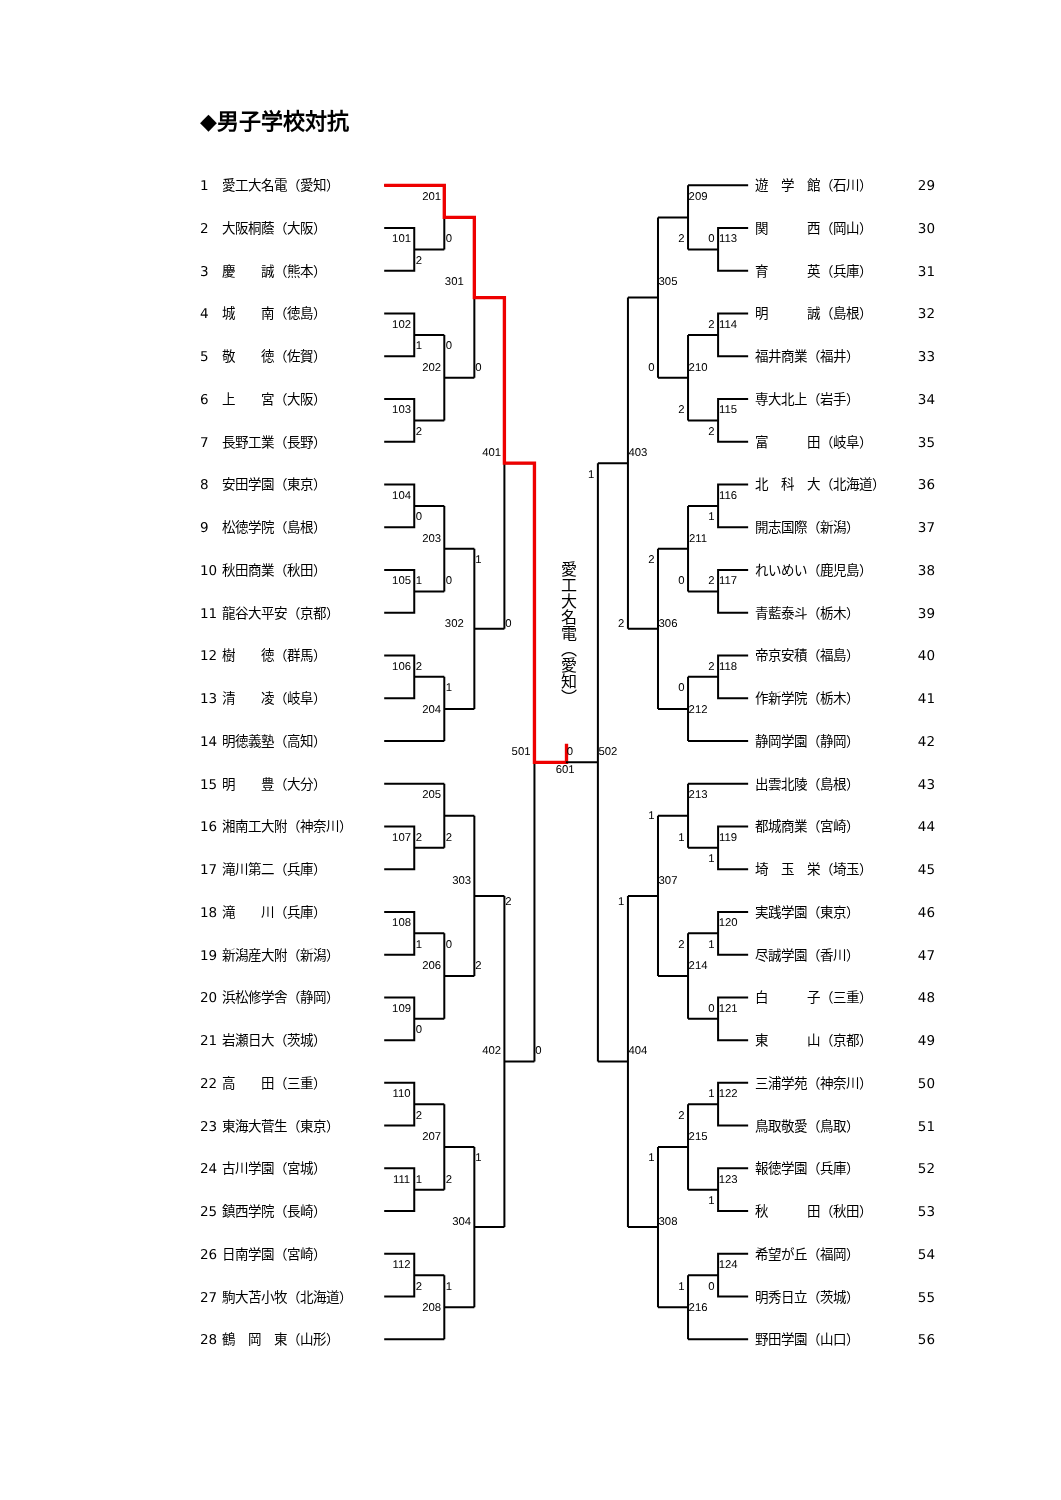◆男子学校対抗
1 愛工大名電（愛知）
2 大阪桐蔭（大阪）
3 慶　　誠（熊本）
4 城　　南（徳島）
5 敬　　徳（佐賀）
6 上　　宮（大阪）
7 長野工業（長野）
8 安田学園（東京）
9 松徳学院（島根）
10 秋田商業（秋田）
11 龍谷大平安（京都）
12 樹　　徳（群馬）
13 清　　凌（岐阜）
14 明徳義塾（高知）
15 明　　豊（大分）
16 湘南工大附（神奈川）
17 滝川第二（兵庫）
18 滝　　川（兵庫）
19 新潟産大附（新潟）
20 浜松修学舎（静岡）
21 岩瀬日大（茨城）
22 高　　田（三重）
23 東海大菅生（東京）
24 古川学園（宮城）
25 鎮西学院（長崎）
26 日南学園（宮崎）
27 駒大苫小牧（北海道）
28 鶴　岡　東（山形）
201
0
101
2
301
102
1
0
202
0
103
2
401
104
0
203
1
105
1
0
302
0
106
2
1
204
501
0
502
601
205
107
2
2
303
2
108
1
0
206
2
109
0
402
0
110
2
207
1
111
1
2
304
112
2
1
208
愛工大名電（愛知）
1
209
2
0
113
305
2
114
0
210
2
115
2
403
116
1
211
2
0
2
117
2
306
2
118
0
212
213
1
1
119
1
307
1
120
2
1
214
0
121
404
1
122
2
215
1
123
1
308
124
1
0
216
遊　学　館（石川） 29
関　　　西（岡山） 30
育　　　英（兵庫） 31
明　　　誠（島根） 32
福井商業（福井） 33
専大北上（岩手） 34
富　　　田（岐阜） 35
北　科　大（北海道） 36
開志国際（新潟） 37
れいめい（鹿児島） 38
青藍泰斗（栃木） 39
帝京安積（福島） 40
作新学院（栃木） 41
静岡学園（静岡） 42
出雲北陵（島根） 43
都城商業（宮崎） 44
埼　玉　栄（埼玉） 45
実践学園（東京） 46
尽誠学園（香川） 47
白　　　子（三重） 48
東　　　山（京都） 49
三浦学苑（神奈川） 50
鳥取敬愛（鳥取） 51
報徳学園（兵庫） 52
秋　　　田（秋田） 53
希望が丘（福岡） 54
明秀日立（茨城） 55
野田学園（山口） 56